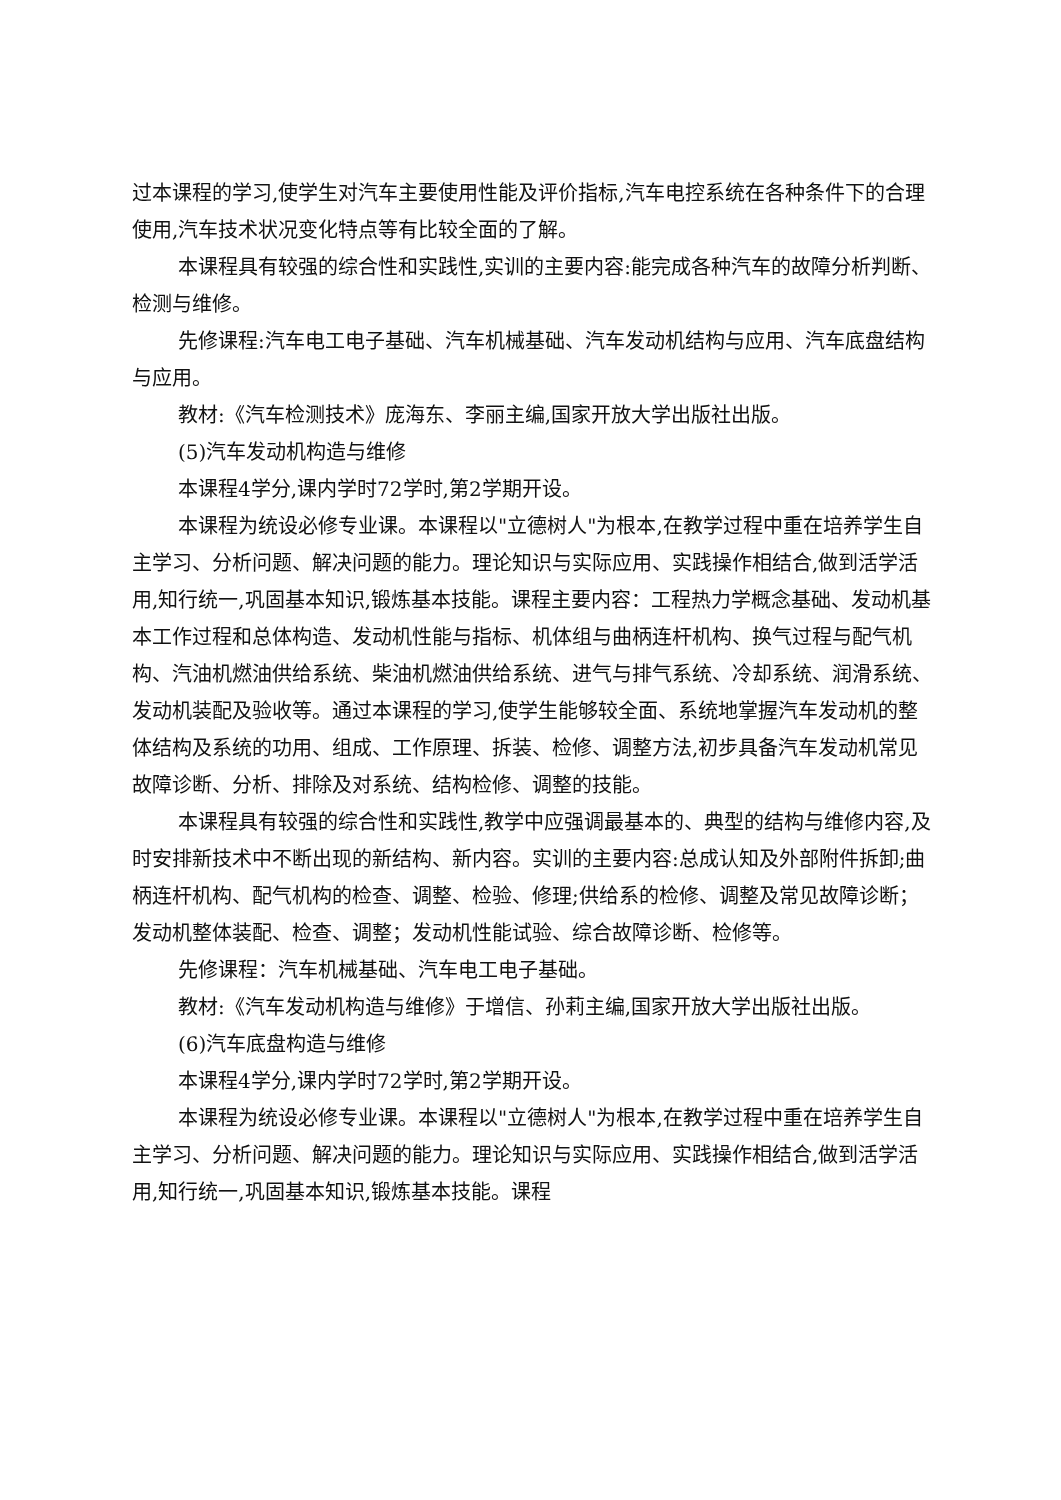过本课程的学习,使学生对汽车主要使用性能及评价指标,汽车电控系统在各种条件下的合理使用,汽车技术状况变化特点等有比较全面的了解。
本课程具有较强的综合性和实践性,实训的主要内容:能完成各种汽车的故障分析判断、检测与维修。
先修课程:汽车电工电子基础、汽车机械基础、汽车发动机结构与应用、汽车底盘结构与应用。
教材:《汽车检测技术》庞海东、李丽主编,国家开放大学出版社出版。
(5)汽车发动机构造与维修
本课程4学分,课内学时72学时,第2学期开设。
本课程为统设必修专业课。本课程以"立德树人"为根本,在教学过程中重在培养学生自主学习、分析问题、解决问题的能力。理论知识与实际应用、实践操作相结合,做到活学活用,知行统一,巩固基本知识,锻炼基本技能。课程主要内容：工程热力学概念基础、发动机基本工作过程和总体构造、发动机性能与指标、机体组与曲柄连杆机构、换气过程与配气机构、汽油机燃油供给系统、柴油机燃油供给系统、进气与排气系统、冷却系统、润滑系统、发动机装配及验收等。通过本课程的学习,使学生能够较全面、系统地掌握汽车发动机的整体结构及系统的功用、组成、工作原理、拆装、检修、调整方法,初步具备汽车发动机常见故障诊断、分析、排除及对系统、结构检修、调整的技能。
本课程具有较强的综合性和实践性,教学中应强调最基本的、典型的结构与维修内容,及时安排新技术中不断出现的新结构、新内容。实训的主要内容:总成认知及外部附件拆卸;曲柄连杆机构、配气机构的检查、调整、检验、修理;供给系的检修、调整及常见故障诊断；发动机整体装配、检查、调整；发动机性能试验、综合故障诊断、检修等。
先修课程：汽车机械基础、汽车电工电子基础。
教材:《汽车发动机构造与维修》于增信、孙莉主编,国家开放大学出版社出版。
(6)汽车底盘构造与维修
本课程4学分,课内学时72学时,第2学期开设。
本课程为统设必修专业课。本课程以"立德树人"为根本,在教学过程中重在培养学生自主学习、分析问题、解决问题的能力。理论知识与实际应用、实践操作相结合,做到活学活用,知行统一,巩固基本知识,锻炼基本技能。课程